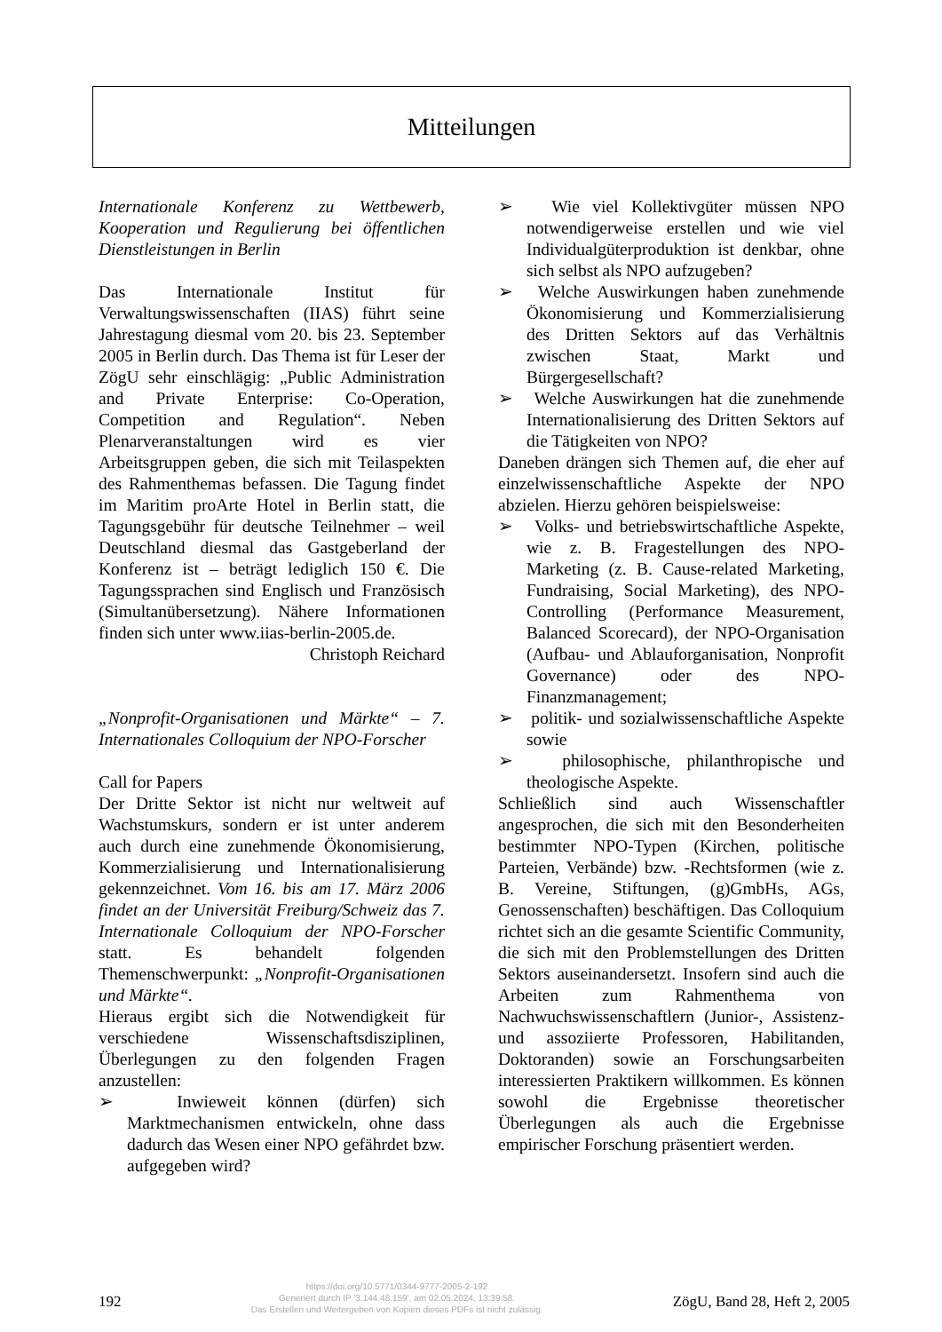Mitteilungen
Internationale Konferenz zu Wettbewerb, Kooperation und Regulierung bei öffentlichen Dienstleistungen in Berlin
Das Internationale Institut für Verwaltungswissenschaften (IIAS) führt seine Jahrestagung diesmal vom 20. bis 23. September 2005 in Berlin durch. Das Thema ist für Leser der ZögU sehr einschlägig: „Public Administration and Private Enterprise: Co-Operation, Competition and Regulation“. Neben Plenarveranstaltungen wird es vier Arbeitsgruppen geben, die sich mit Teilaspekten des Rahmenthemas befassen. Die Tagung findet im Maritim proArte Hotel in Berlin statt, die Tagungsgebühr für deutsche Teilnehmer – weil Deutschland diesmal das Gastgeberland der Konferenz ist – beträgt lediglich 150 €. Die Tagungssprachen sind Englisch und Französisch (Simultanübersetzung). Nähere Informationen finden sich unter www.iias-berlin-2005.de.
Christoph Reichard
„Nonprofit-Organisationen und Märkte“ – 7. Internationales Colloquium der NPO-Forscher
Call for Papers
Der Dritte Sektor ist nicht nur weltweit auf Wachstumskurs, sondern er ist unter anderem auch durch eine zunehmende Ökonomisierung, Kommerzialisierung und Internationalisierung gekennzeichnet. Vom 16. bis am 17. März 2006 findet an der Universität Freiburg/Schweiz das 7. Internationale Colloquium der NPO-Forscher statt. Es behandelt folgenden Themenschwerpunkt: „Nonprofit-Organisationen und Märkte“.
Hieraus ergibt sich die Notwendigkeit für verschiedene Wissenschaftsdisziplinen, Überlegungen zu den folgenden Fragen anzustellen:
➢ Inwieweit können (dürfen) sich Marktmechanismen entwickeln, ohne dass dadurch das Wesen einer NPO gefährdet bzw. aufgegeben wird?
➢ Wie viel Kollektivgüter müssen NPO notwendigerweise erstellen und wie viel Individualgüterproduktion ist denkbar, ohne sich selbst als NPO aufzugeben?
➢ Welche Auswirkungen haben zunehmende Ökonomisierung und Kommerzialisierung des Dritten Sektors auf das Verhältnis zwischen Staat, Markt und Bürgergesellschaft?
➢ Welche Auswirkungen hat die zunehmende Internationalisierung des Dritten Sektors auf die Tätigkeiten von NPO?
Daneben drängen sich Themen auf, die eher auf einzelwissenschaftliche Aspekte der NPO abzielen. Hierzu gehören beispielsweise:
➢ Volks- und betriebswirtschaftliche Aspekte, wie z. B. Fragestellungen des NPO-Marketing (z. B. Cause-related Marketing, Fundraising, Social Marketing), des NPO-Controlling (Performance Measurement, Balanced Scorecard), der NPO-Organisation (Aufbau- und Ablauforganisation, Nonprofit Governance) oder des NPO-Finanzmanagement;
➢ politik- und sozialwissenschaftliche Aspekte sowie
➢ philosophische, philanthropische und theologische Aspekte.
Schließlich sind auch Wissenschaftler angesprochen, die sich mit den Besonderheiten bestimmter NPO-Typen (Kirchen, politische Parteien, Verbände) bzw. -Rechtsformen (wie z. B. Vereine, Stiftungen, (g)GmbHs, AGs, Genossenschaften) beschäftigen. Das Colloquium richtet sich an die gesamte Scientific Community, die sich mit den Problemstellungen des Dritten Sektors auseinandersetzt. Insofern sind auch die Arbeiten zum Rahmenthema von Nachwuchswissenschaftlern (Junior-, Assistenz- und assoziierte Professoren, Habilitanden, Doktoranden) sowie an Forschungsarbeiten interessierten Praktikern willkommen. Es können sowohl die Ergebnisse theoretischer Überlegungen als auch die Ergebnisse empirischer Forschung präsentiert werden.
192
https://doi.org/10.5771/0344-9777-2005-2-192
Generiert durch IP '3.144.48.159', am 02.05.2024, 13:39:58.
Das Erstellen und Weitergeben von Kopien dieses PDFs ist nicht zulässig.
ZögU, Band 28, Heft 2, 2005